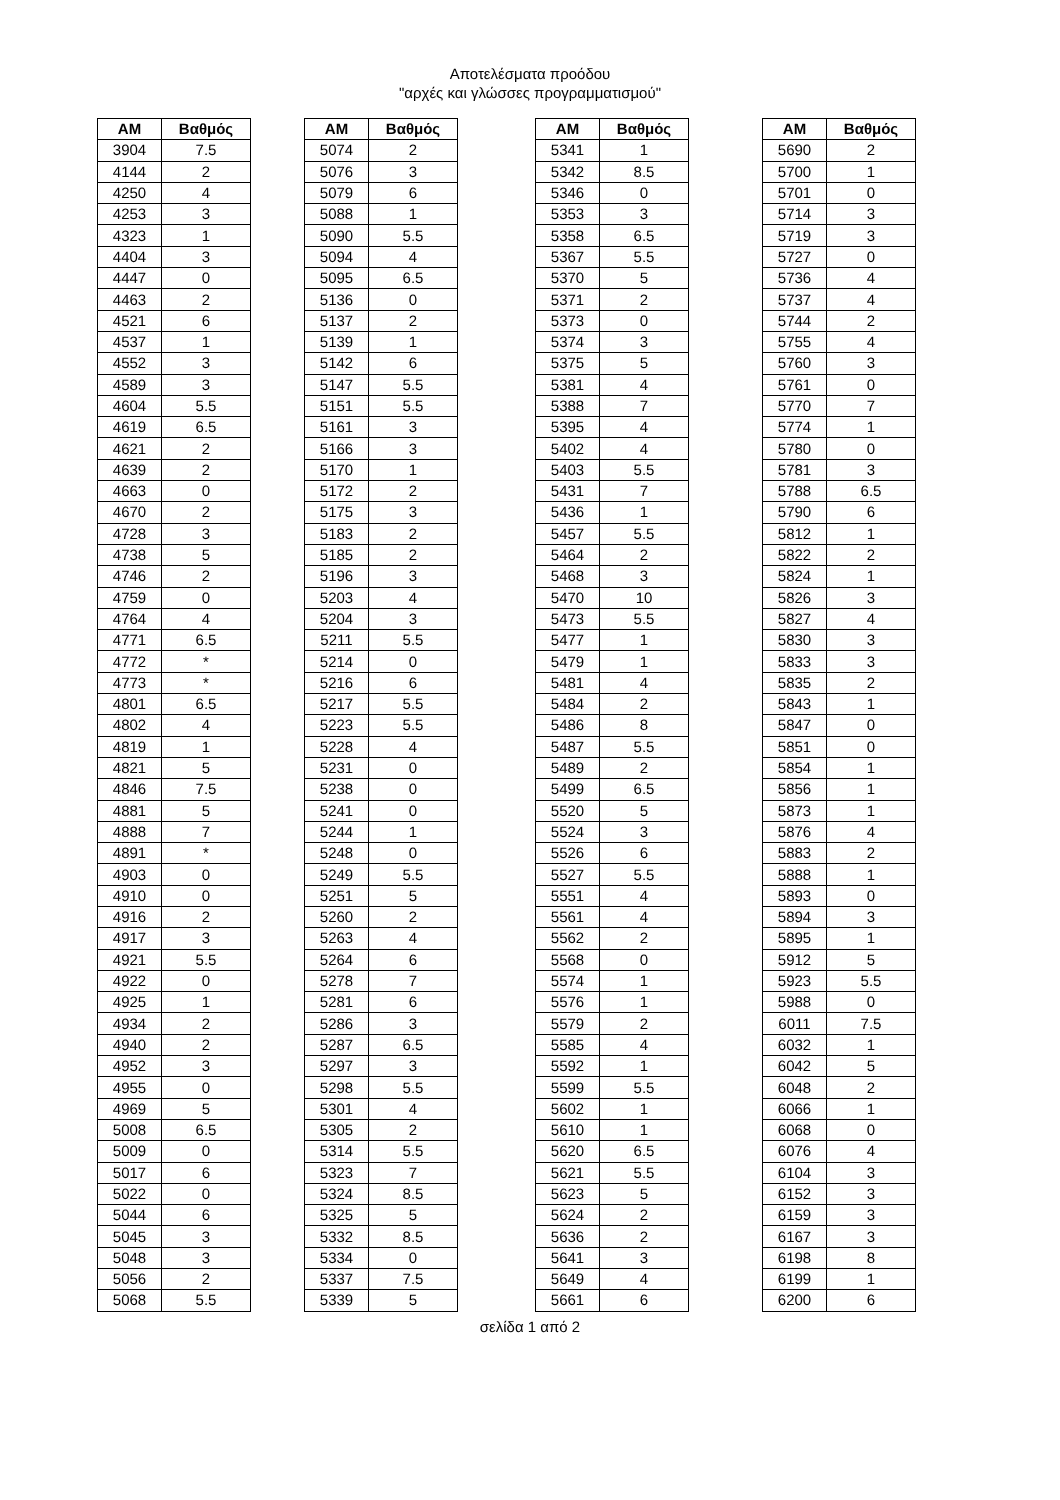Αποτελέσματα προόδου
"αρχές και γλώσσες προγραμματισμού"
| AM | Βαθμός |
| --- | --- |
| 3904 | 7.5 |
| 4144 | 2 |
| 4250 | 4 |
| 4253 | 3 |
| 4323 | 1 |
| 4404 | 3 |
| 4447 | 0 |
| 4463 | 2 |
| 4521 | 6 |
| 4537 | 1 |
| 4552 | 3 |
| 4589 | 3 |
| 4604 | 5.5 |
| 4619 | 6.5 |
| 4621 | 2 |
| 4639 | 2 |
| 4663 | 0 |
| 4670 | 2 |
| 4728 | 3 |
| 4738 | 5 |
| 4746 | 2 |
| 4759 | 0 |
| 4764 | 4 |
| 4771 | 6.5 |
| 4772 | * |
| 4773 | * |
| 4801 | 6.5 |
| 4802 | 4 |
| 4819 | 1 |
| 4821 | 5 |
| 4846 | 7.5 |
| 4881 | 5 |
| 4888 | 7 |
| 4891 | * |
| 4903 | 0 |
| 4910 | 0 |
| 4916 | 2 |
| 4917 | 3 |
| 4921 | 5.5 |
| 4922 | 0 |
| 4925 | 1 |
| 4934 | 2 |
| 4940 | 2 |
| 4952 | 3 |
| 4955 | 0 |
| 4969 | 5 |
| 5008 | 6.5 |
| 5009 | 0 |
| 5017 | 6 |
| 5022 | 0 |
| 5044 | 6 |
| 5045 | 3 |
| 5048 | 3 |
| 5056 | 2 |
| 5068 | 5.5 |
| AM | Βαθμός |
| --- | --- |
| 5074 | 2 |
| 5076 | 3 |
| 5079 | 6 |
| 5088 | 1 |
| 5090 | 5.5 |
| 5094 | 4 |
| 5095 | 6.5 |
| 5136 | 0 |
| 5137 | 2 |
| 5139 | 1 |
| 5142 | 6 |
| 5147 | 5.5 |
| 5151 | 5.5 |
| 5161 | 3 |
| 5166 | 3 |
| 5170 | 1 |
| 5172 | 2 |
| 5175 | 3 |
| 5183 | 2 |
| 5185 | 2 |
| 5196 | 3 |
| 5203 | 4 |
| 5204 | 3 |
| 5211 | 5.5 |
| 5214 | 0 |
| 5216 | 6 |
| 5217 | 5.5 |
| 5223 | 5.5 |
| 5228 | 4 |
| 5231 | 0 |
| 5238 | 0 |
| 5241 | 0 |
| 5244 | 1 |
| 5248 | 0 |
| 5249 | 5.5 |
| 5251 | 5 |
| 5260 | 2 |
| 5263 | 4 |
| 5264 | 6 |
| 5278 | 7 |
| 5281 | 6 |
| 5286 | 3 |
| 5287 | 6.5 |
| 5297 | 3 |
| 5298 | 5.5 |
| 5301 | 4 |
| 5305 | 2 |
| 5314 | 5.5 |
| 5323 | 7 |
| 5324 | 8.5 |
| 5325 | 5 |
| 5332 | 8.5 |
| 5334 | 0 |
| 5337 | 7.5 |
| 5339 | 5 |
| AM | Βαθμός |
| --- | --- |
| 5341 | 1 |
| 5342 | 8.5 |
| 5346 | 0 |
| 5353 | 3 |
| 5358 | 6.5 |
| 5367 | 5.5 |
| 5370 | 5 |
| 5371 | 2 |
| 5373 | 0 |
| 5374 | 3 |
| 5375 | 5 |
| 5381 | 4 |
| 5388 | 7 |
| 5395 | 4 |
| 5402 | 4 |
| 5403 | 5.5 |
| 5431 | 7 |
| 5436 | 1 |
| 5457 | 5.5 |
| 5464 | 2 |
| 5468 | 3 |
| 5470 | 10 |
| 5473 | 5.5 |
| 5477 | 1 |
| 5479 | 1 |
| 5481 | 4 |
| 5484 | 2 |
| 5486 | 8 |
| 5487 | 5.5 |
| 5489 | 2 |
| 5499 | 6.5 |
| 5520 | 5 |
| 5524 | 3 |
| 5526 | 6 |
| 5527 | 5.5 |
| 5551 | 4 |
| 5561 | 4 |
| 5562 | 2 |
| 5568 | 0 |
| 5574 | 1 |
| 5576 | 1 |
| 5579 | 2 |
| 5585 | 4 |
| 5592 | 1 |
| 5599 | 5.5 |
| 5602 | 1 |
| 5610 | 1 |
| 5620 | 6.5 |
| 5621 | 5.5 |
| 5623 | 5 |
| 5624 | 2 |
| 5636 | 2 |
| 5641 | 3 |
| 5649 | 4 |
| 5661 | 6 |
| AM | Βαθμός |
| --- | --- |
| 5690 | 2 |
| 5700 | 1 |
| 5701 | 0 |
| 5714 | 3 |
| 5719 | 3 |
| 5727 | 0 |
| 5736 | 4 |
| 5737 | 4 |
| 5744 | 2 |
| 5755 | 4 |
| 5760 | 3 |
| 5761 | 0 |
| 5770 | 7 |
| 5774 | 1 |
| 5780 | 0 |
| 5781 | 3 |
| 5788 | 6.5 |
| 5790 | 6 |
| 5812 | 1 |
| 5822 | 2 |
| 5824 | 1 |
| 5826 | 3 |
| 5827 | 4 |
| 5830 | 3 |
| 5833 | 3 |
| 5835 | 2 |
| 5843 | 1 |
| 5847 | 0 |
| 5851 | 0 |
| 5854 | 1 |
| 5856 | 1 |
| 5873 | 1 |
| 5876 | 4 |
| 5883 | 2 |
| 5888 | 1 |
| 5893 | 0 |
| 5894 | 3 |
| 5895 | 1 |
| 5912 | 5 |
| 5923 | 5.5 |
| 5988 | 0 |
| 6011 | 7.5 |
| 6032 | 1 |
| 6042 | 5 |
| 6048 | 2 |
| 6066 | 1 |
| 6068 | 0 |
| 6076 | 4 |
| 6104 | 3 |
| 6152 | 3 |
| 6159 | 3 |
| 6167 | 3 |
| 6198 | 8 |
| 6199 | 1 |
| 6200 | 6 |
σελίδα 1 από 2